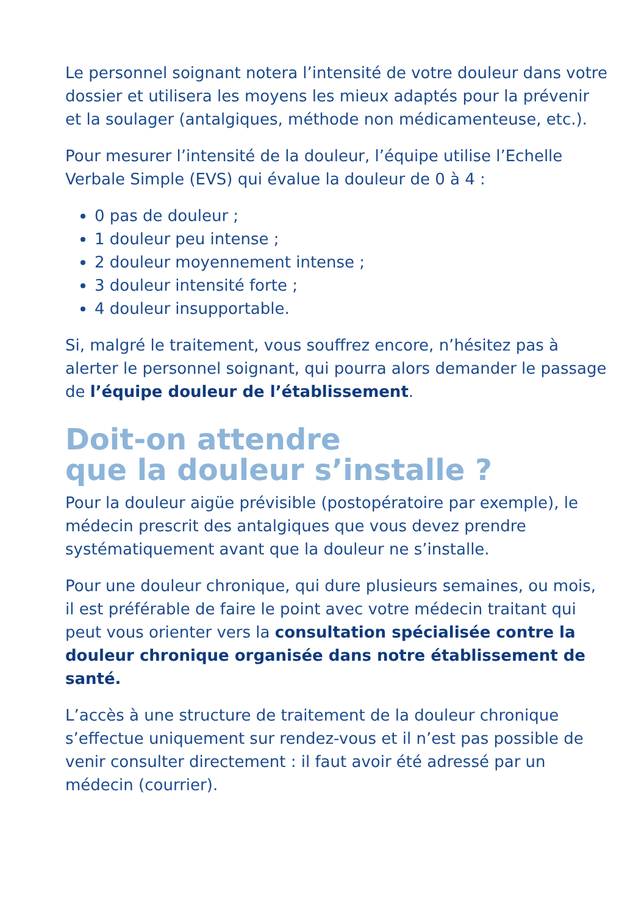Le personnel soignant notera l’intensité de votre douleur dans votre dossier et utilisera les moyens les mieux adaptés pour la prévenir et la soulager (antalgiques, méthode non médicamenteuse, etc.).
Pour mesurer l’intensité de la douleur, l’équipe utilise l’Echelle Verbale Simple (EVS) qui évalue la douleur de 0 à 4 :
0 pas de douleur ;
1 douleur peu intense ;
2 douleur moyennement intense ;
3 douleur intensité forte ;
4 douleur insupportable.
Si, malgré le traitement, vous souffrez encore, n’hésitez pas à alerter le personnel soignant, qui pourra alors demander le passage de l’équipe douleur de l’établissement.
Doit-on attendre
que la douleur s’installe ?
Pour la douleur aigüe prévisible (postopératoire par exemple), le médecin prescrit des antalgiques que vous devez prendre systématiquement avant que la douleur ne s’installe.
Pour une douleur chronique, qui dure plusieurs semaines, ou mois, il est préférable de faire le point avec votre médecin traitant qui peut vous orienter vers la consultation spécialisée contre la douleur chronique organisée dans notre établissement de santé.
L’accès à une structure de traitement de la douleur chronique s’effectue uniquement sur rendez-vous et il n’est pas possible de venir consulter directement : il faut avoir été adressé par un médecin (courrier).